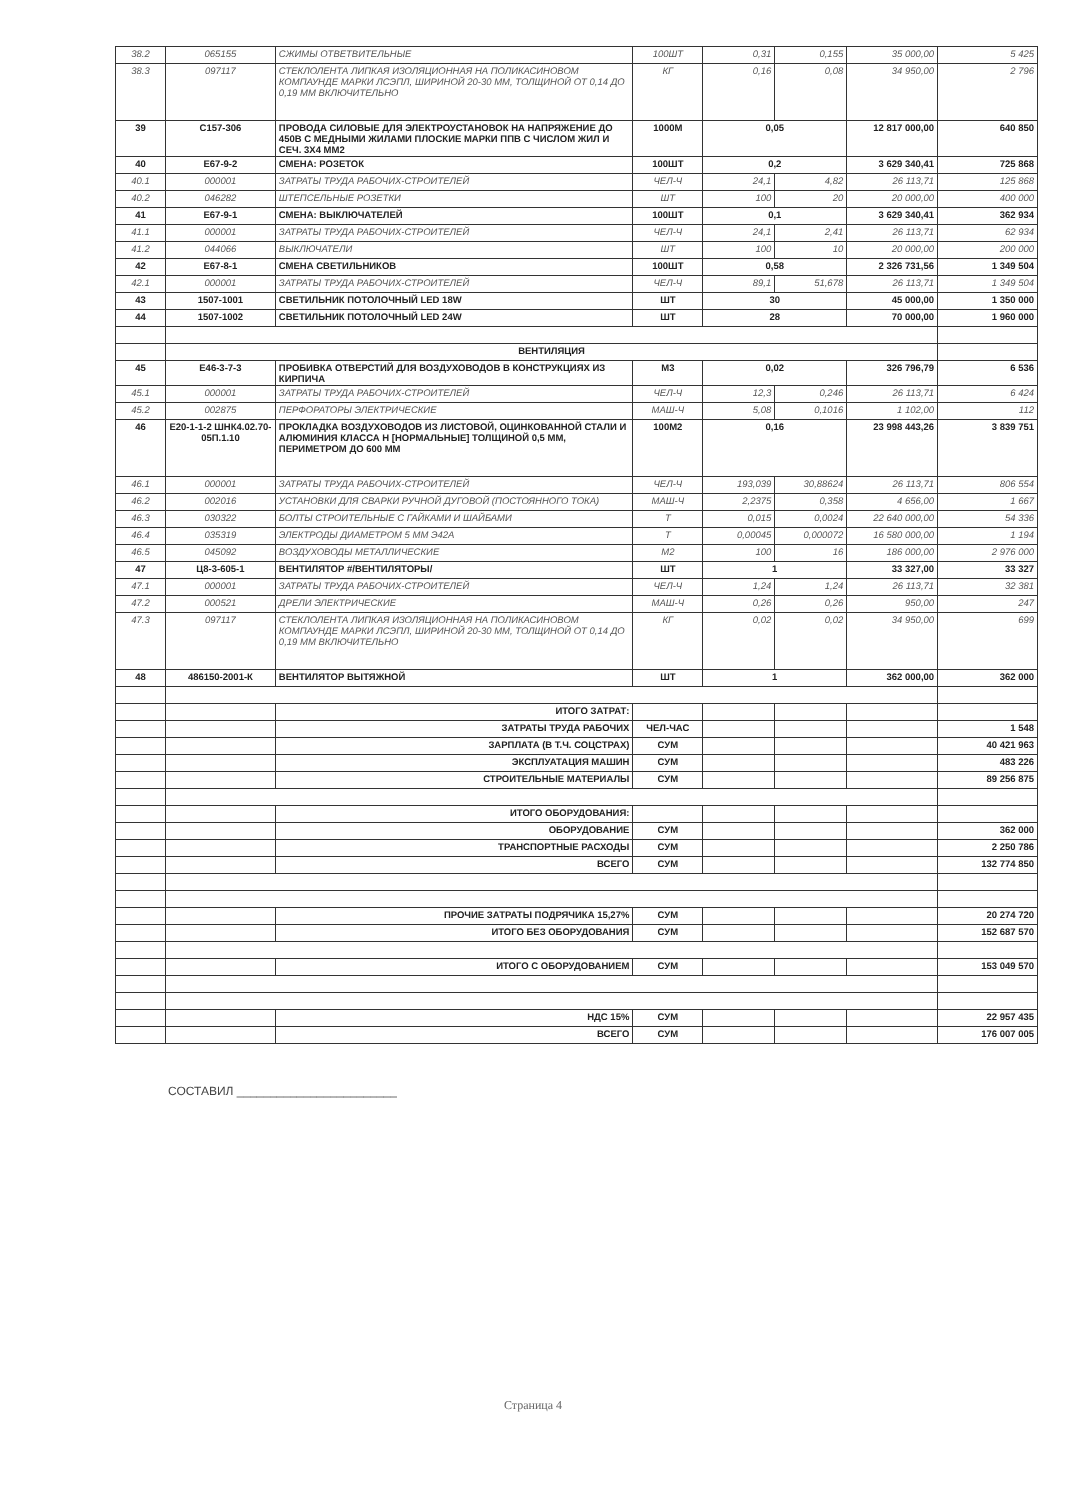| 38.2 | 065155 | СЖИМЫ ОТВЕТВИТЕЛЬНЫЕ | 100ШТ | 0,31 | 0,155 | 35 000,00 | 5 425 |
| 38.3 | 097117 | СТЕКЛОЛЕНТА ЛИПКАЯ ИЗОЛЯЦИОННАЯ НА ПОЛИКАСИНОВОМ КОМПАУНДЕ МАРКИ ЛСЭПЛ, ШИРИНОЙ 20-30 ММ, ТОЛЩИНОЙ ОТ 0,14 ДО 0,19 ММ ВКЛЮЧИТЕЛЬНО | КГ | 0,16 | 0,08 | 34 950,00 | 2 796 |
| 39 | С157-306 | ПРОВОДА СИЛОВЫЕ ДЛЯ ЭЛЕКТРОУСТАНОВОК НА НАПРЯЖЕНИЕ ДО 450В С МЕДНЫМИ ЖИЛАМИ ПЛОСКИЕ МАРКИ ППВ С ЧИСЛОМ ЖИЛ И СЕЧ. 3Х4 ММ2 | 1000М | 0,05 | | 12 817 000,00 | 640 850 |
| 40 | Е67-9-2 | СМЕНА: РОЗЕТОК | 100ШТ | 0,2 | | 3 629 340,41 | 725 868 |
| 40.1 | 000001 | ЗАТРАТЫ ТРУДА РАБОЧИХ-СТРОИТЕЛЕЙ | ЧЕЛ-Ч | 24,1 | 4,82 | 26 113,71 | 125 868 |
| 40.2 | 046282 | ШТЕПСЕЛЬНЫЕ РОЗЕТКИ | ШТ | 100 | 20 | 20 000,00 | 400 000 |
| 41 | Е67-9-1 | СМЕНА: ВЫКЛЮЧАТЕЛЕЙ | 100ШТ | 0,1 | | 3 629 340,41 | 362 934 |
| 41.1 | 000001 | ЗАТРАТЫ ТРУДА РАБОЧИХ-СТРОИТЕЛЕЙ | ЧЕЛ-Ч | 24,1 | 2,41 | 26 113,71 | 62 934 |
| 41.2 | 044066 | ВЫКЛЮЧАТЕЛИ | ШТ | 100 | 10 | 20 000,00 | 200 000 |
| 42 | Е67-8-1 | СМЕНА СВЕТИЛЬНИКОВ | 100ШТ | 0,58 | | 2 326 731,56 | 1 349 504 |
| 42.1 | 000001 | ЗАТРАТЫ ТРУДА РАБОЧИХ-СТРОИТЕЛЕЙ | ЧЕЛ-Ч | 89,1 | 51,678 | 26 113,71 | 1 349 504 |
| 43 | 1507-1001 | СВЕТИЛЬНИК ПОТОЛОЧНЫЙ LED 18W | ШТ | 30 | | 45 000,00 | 1 350 000 |
| 44 | 1507-1002 | СВЕТИЛЬНИК ПОТОЛОЧНЫЙ LED 24W | ШТ | 28 | | 70 000,00 | 1 960 000 |
| | ВЕНТИЛЯЦИЯ | | | | | | |
| 45 | Е46-3-7-3 | ПРОБИВКА ОТВЕРСТИЙ ДЛЯ ВОЗДУХОВОДОВ В КОНСТРУКЦИЯХ ИЗ КИРПИЧА | М3 | 0,02 | | 326 796,79 | 6 536 |
| 45.1 | 000001 | ЗАТРАТЫ ТРУДА РАБОЧИХ-СТРОИТЕЛЕЙ | ЧЕЛ-Ч | 12,3 | 0,246 | 26 113,71 | 6 424 |
| 45.2 | 002875 | ПЕРФОРАТОРЫ ЭЛЕКТРИЧЕСКИЕ | МАШ-Ч | 5,08 | 0,1016 | 1 102,00 | 112 |
| 46 | Е20-1-1-2 ШНК4.02.70-05П.1.10 | ПРОКЛАДКА ВОЗДУХОВОДОВ ИЗ ЛИСТОВОЙ, ОЦИНКОВАННОЙ СТАЛИ И АЛЮМИНИЯ КЛАССА Н [НОРМАЛЬНЫЕ] ТОЛЩИНОЙ 0,5 ММ, ПЕРИМЕТРОМ ДО 600 ММ | 100М2 | 0,16 | | 23 998 443,26 | 3 839 751 |
| 46.1 | 000001 | ЗАТРАТЫ ТРУДА РАБОЧИХ-СТРОИТЕЛЕЙ | ЧЕЛ-Ч | 193,039 | 30,88624 | 26 113,71 | 806 554 |
| 46.2 | 002016 | УСТАНОВКИ ДЛЯ СВАРКИ РУЧНОЙ ДУГОВОЙ (ПОСТОЯННОГО ТОКА) | МАШ-Ч | 2,2375 | 0,358 | 4 656,00 | 1 667 |
| 46.3 | 030322 | БОЛТЫ СТРОИТЕЛЬНЫЕ С ГАЙКАМИ И ШАЙБАМИ | Т | 0,015 | 0,0024 | 22 640 000,00 | 54 336 |
| 46.4 | 035319 | ЭЛЕКТРОДЫ ДИАМЕТРОМ 5 ММ Э42А | Т | 0,00045 | 0,000072 | 16 580 000,00 | 1 194 |
| 46.5 | 045092 | ВОЗДУХОВОДЫ МЕТАЛЛИЧЕСКИЕ | М2 | 100 | 16 | 186 000,00 | 2 976 000 |
| 47 | Ц8-3-605-1 | ВЕНТИЛЯТОР #/ВЕНТИЛЯТОРЫ/ | ШТ | 1 | | 33 327,00 | 33 327 |
| 47.1 | 000001 | ЗАТРАТЫ ТРУДА РАБОЧИХ-СТРОИТЕЛЕЙ | ЧЕЛ-Ч | 1,24 | 1,24 | 26 113,71 | 32 381 |
| 47.2 | 000521 | ДРЕЛИ ЭЛЕКТРИЧЕСКИЕ | МАШ-Ч | 0,26 | 0,26 | 950,00 | 247 |
| 47.3 | 097117 | СТЕКЛОЛЕНТА ЛИПКАЯ ИЗОЛЯЦИОННАЯ НА ПОЛИКАСИНОВОМ КОМПАУНДЕ МАРКИ ЛСЭПЛ, ШИРИНОЙ 20-30 ММ, ТОЛЩИНОЙ ОТ 0,14 ДО 0,19 ММ ВКЛЮЧИТЕЛЬНО | КГ | 0,02 | 0,02 | 34 950,00 | 699 |
| 48 | 486150-2001-К | ВЕНТИЛЯТОР ВЫТЯЖНОЙ | ШТ | 1 | | 362 000,00 | 362 000 |
| | | ИТОГО ЗАТРАТ: | | | | | |
| | | ЗАТРАТЫ ТРУДА РАБОЧИХ | ЧЕЛ-ЧАС | | | | 1 548 |
| | | ЗАРПЛАТА (В Т.Ч. СОЦСТРАХ) | СУМ | | | | 40 421 963 |
| | | ЭКСПЛУАТАЦИЯ МАШИН | СУМ | | | | 483 226 |
| | | СТРОИТЕЛЬНЫЕ МАТЕРИАЛЫ | СУМ | | | | 89 256 875 |
| | | ИТОГО ОБОРУДОВАНИЯ: | | | | | |
| | | ОБОРУДОВАНИЕ | СУМ | | | | 362 000 |
| | | ТРАНСПОРТНЫЕ РАСХОДЫ | СУМ | | | | 2 250 786 |
| | | ВСЕГО | СУМ | | | | 132 774 850 |
| | | ПРОЧИЕ ЗАТРАТЫ ПОДРЯЧИКА 15,27% | СУМ | | | | 20 274 720 |
| | | ИТОГО БЕЗ ОБОРУДОВАНИЯ | СУМ | | | | 152 687 570 |
| | | ИТОГО С ОБОРУДОВАНИЕМ | СУМ | | | | 153 049 570 |
| | | НДС 15% | СУМ | | | | 22 957 435 |
| | | ВСЕГО | СУМ | | | | 176 007 005 |
СОСТАВИЛ ________________________
Страница 4